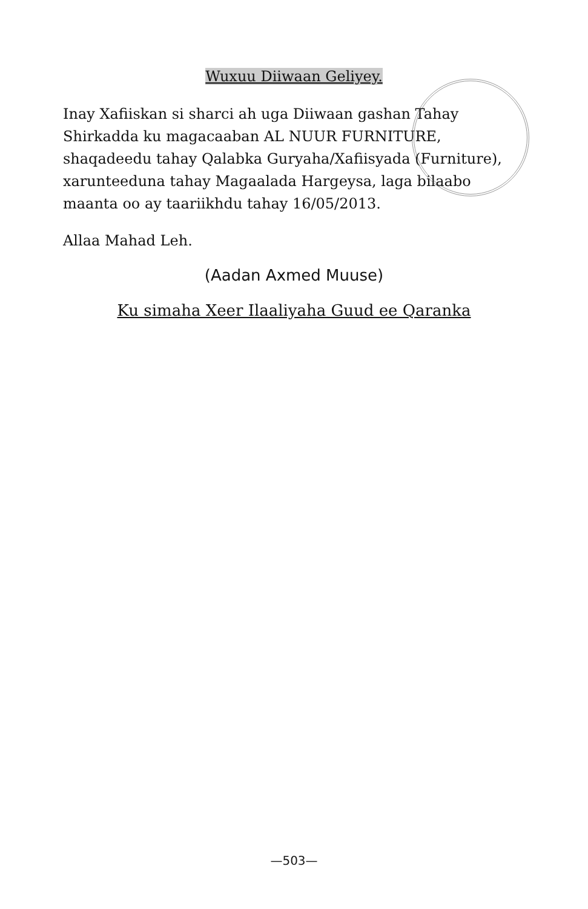Wuxuu Diiwaan Geliyey.
Inay Xafiiskan si sharci ah uga Diiwaan gashan Tahay Shirkadda ku magacaaban AL NUUR FURNITURE, shaqadeedu tahay Qalabka Guryaha/Xafiisyada (Furniture), xarunteeduna tahay Magaalada Hargeysa, laga bilaabo maanta oo ay taariikhdu tahay 16/05/2013.
Allaa Mahad Leh.
(Aadan Axmed Muuse)
Ku simaha Xeer Ilaaliyaha Guud ee Qaranka
—503—